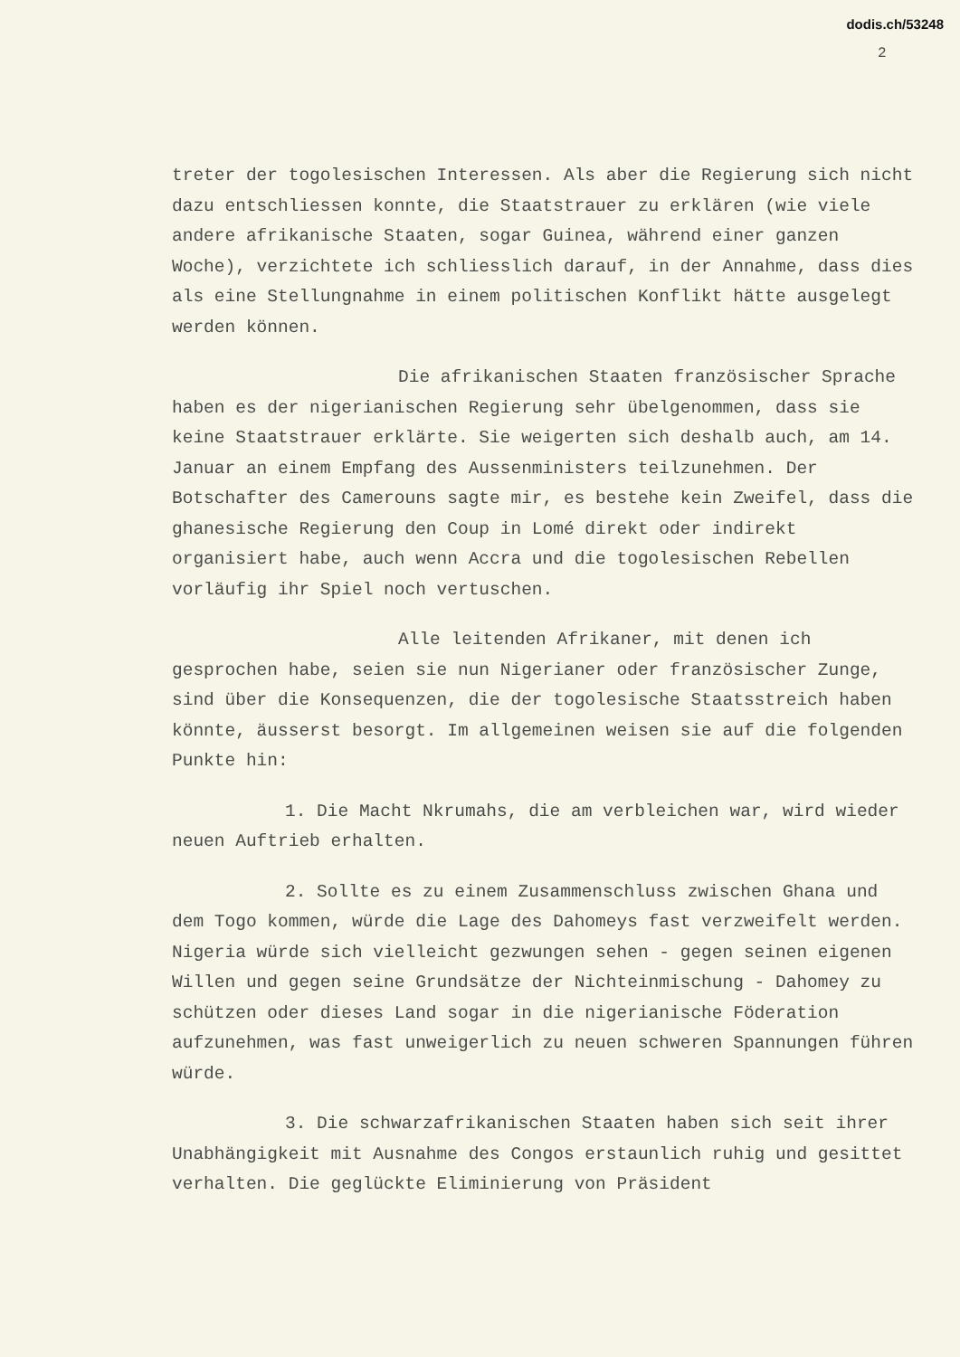dodis.ch/53248
2
treter der togolesischen Interessen. Als aber die Regierung sich nicht dazu entschliessen konnte, die Staatstrauer zu erklären (wie viele andere afrikanische Staaten, sogar Guinea, während einer ganzen Woche), verzichtete ich schliesslich darauf, in der Annahme, dass dies als eine Stellungnahme in einem politischen Konflikt hätte ausgelegt werden können.
Die afrikanischen Staaten französischer Sprache haben es der nigerianischen Regierung sehr übelgenommen, dass sie keine Staatstrauer erklärte. Sie weigerten sich deshalb auch, am 14. Januar an einem Empfang des Aussenministers teilzunehmen. Der Botschafter des Camerouns sagte mir, es bestehe kein Zweifel, dass die ghanesische Regierung den Coup in Lomé direkt oder indirekt organisiert habe, auch wenn Accra und die togolesischen Rebellen vorläufig ihr Spiel noch vertuschen.
Alle leitenden Afrikaner, mit denen ich gesprochen habe, seien sie nun Nigerianer oder französischer Zunge, sind über die Konsequenzen, die der togolesische Staatsstreich haben könnte, äusserst besorgt. Im allgemeinen weisen sie auf die folgenden Punkte hin:
1. Die Macht Nkrumahs, die am verbleichen war, wird wieder neuen Auftrieb erhalten.
2. Sollte es zu einem Zusammenschluss zwischen Ghana und dem Togo kommen, würde die Lage des Dahomeys fast verzweifelt werden. Nigeria würde sich vielleicht gezwungen sehen - gegen seinen eigenen Willen und gegen seine Grundsätze der Nichteinmischung - Dahomey zu schützen oder dieses Land sogar in die nigerianische Föderation aufzunehmen, was fast unweigerlich zu neuen schweren Spannungen führen würde.
3. Die schwarzafrikanischen Staaten haben sich seit ihrer Unabhängigkeit mit Ausnahme des Congos erstaunlich ruhig und gesittet verhalten. Die geglückte Eliminierung von Präsident